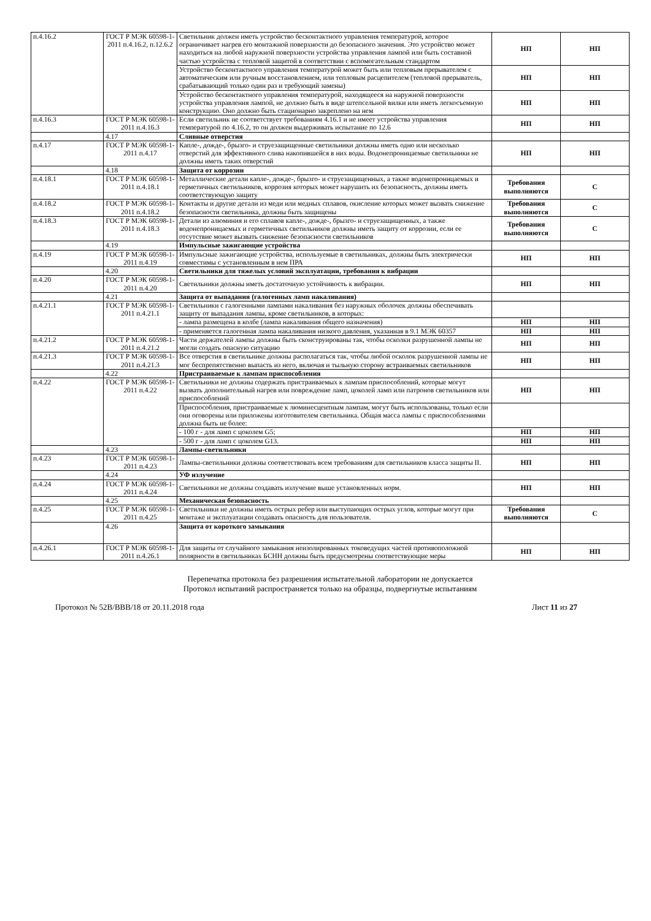| п.4.16.2 | ГОСТ Р МЭК 60598-1-2011 п.4.16.2, п.12.6.2 | Светильник должен иметь устройство бесконтактного управления температурой, которое ограничивает нагрев его монтажной поверхности до безопасного значения. Это устройство может находиться на любой наружной поверхности устройства управления лампой или быть составной частью устройства с тепловой защитой в соответствии с вспомогательным стандартом | НП | НП |
| | | Устройство бесконтактного управления температурой может быть или тепловым прерывателем с автоматическим или ручным восстановлением, или тепловым расцепителем (тепловой прерыватель, срабатывающий только один раз и требующий замены) | НП | НП |
| | | Устройство бесконтактного управления температурой, находящееся на наружной поверхности устройства управления лампой, не должно быть в виде штепсельной вилки или иметь легкосъемную конструкцию. Оно должно быть стационарно закреплено на нем | НП | НП |
| п.4.16.3 | ГОСТ Р МЭК 60598-1-2011 п.4.16.3 | Если светильник не соответствует требованиям 4.16.1 и не имеет устройства управления температурой по 4.16.2, то он должен выдерживать испытание по 12.6 | НП | НП |
| | 4.17 | Сливные отверстия | | |
| п.4.17 | ГОСТ Р МЭК 60598-1-2011 п.4.17 | Капле-, дожде-, брызго- и струезащищенные светильники должны иметь одно или несколько отверстий для эффективного слива накопившейся в них воды. Водонепроницаемые светильники не должны иметь таких отверстий | НП | НП |
| | 4.18 | Защита от коррозии | | |
| п.4.18.1 | ГОСТ Р МЭК 60598-1-2011 п.4.18.1 | Металлические детали капле-, дожде-, брызго- и струезащищенных, а также водонепроницаемых и герметичных светильников, коррозия которых может нарушить их безопасность, должны иметь соответствующую защиту | Требования выполняются | С |
| п.4.18.2 | ГОСТ Р МЭК 60598-1-2011 п.4.18.2 | Контакты и другие детали из меди или медных сплавов, окисление которых может вызвать снижение безопасности светильника, должны быть защищены | Требования выполняются | С |
| п.4.18.3 | ГОСТ Р МЭК 60598-1-2011 п.4.18.3 | Детали из алюминия и его сплавов капле-, дожде-, брызго- и струезащищенных, а также водонепроницаемых и герметичных светильников должны иметь защиту от коррозии, если ее отсутствие может вызвать снижение безопасности светильников | Требования выполняются | С |
| | 4.19 | Импульсные зажигающие устройства | | |
| п.4.19 | ГОСТ Р МЭК 60598-1-2011 п.4.19 | Импульсные зажигающие устройства, используемые в светильниках, должны быть электрически совместимы с установленным в нем ПРА | НП | НП |
| | 4.20 | Светильники для тяжелых условий эксплуатации, требования к вибрации | | |
| п.4.20 | ГОСТ Р МЭК 60598-1-2011 п.4.20 | Светильники должны иметь достаточную устойчивость к вибрации. | НП | НП |
| | 4.21 | Защита от выпадания (галогенных ламп накаливания) | | |
| п.4.21.1 | ГОСТ Р МЭК 60598-1-2011 п.4.21.1 | Светильники с галогенными лампами накаливания без наружных оболочек должны обеспечивать защиту от выпадания лампы, кроме светильников, в которых: | | |
| | | - лампа размещена в колбе (лампа накаливания общего назначения) | НП | НП |
| | | - применяется галогенная лампа накаливания низкого давления, указанная в 9.1 МЭК 60357 | НП | НП |
| п.4.21.2 | ГОСТ Р МЭК 60598-1-2011 п.4.21.2 | Части держателей лампы должны быть сконструированы так, чтобы осколки разрушенной лампы не могли создать опасную ситуацию | НП | НП |
| п.4.21.3 | ГОСТ Р МЭК 60598-1-2011 п.4.21.3 | Все отверстия в светильнике должны располагаться так, чтобы любой осколок разрушенной лампы не мог беспрепятственно выпасть из него, включая и тыльную сторону встраиваемых светильников | НП | НП |
| | 4.22 | Пристраиваемые к лампам приспособления | | |
| п.4.22 | ГОСТ Р МЭК 60598-1-2011 п.4.22 | Светильники не должны содержать пристраиваемых к лампам приспособлений, которые могут вызвать дополнительный нагрев или повреждение ламп, цоколей ламп или патронов светильников или приспособлений | НП | НП |
| | | Приспособления, пристраиваемые к люминесцентным лампам, могут быть использованы, только если они оговорены или приложены изготовителем светильника. Общая масса лампы с приспособлениями должна быть не более: | | |
| | | - 100 г - для ламп с цоколем G5; | НП | НП |
| | | - 500 г - для ламп с цоколем G13. | НП | НП |
| | 4.23 | Лампы-светильники | | |
| п.4.23 | ГОСТ Р МЭК 60598-1-2011 п.4.23 | Лампы-светильники должны соответствовать всем требованиям для светильников класса защиты II. | НП | НП |
| | 4.24 | УФ излучение | | |
| п.4.24 | ГОСТ Р МЭК 60598-1-2011 п.4.24 | Светильники не должны создавать излучение выше установленных норм. | НП | НП |
| | 4.25 | Механическая безопасность | | |
| п.4.25 | ГОСТ Р МЭК 60598-1-2011 п.4.25 | Светильники не должны иметь острых ребер или выступающих острых углов, которые могут при монтаже и эксплуатации создавать опасность для пользователя. | Требования выполняются | С |
| | 4.26 | Защита от короткого замыкания | | |
| п.4.26.1 | ГОСТ Р МЭК 60598-1-2011 п.4.26.1 | Для защиты от случайного замыкания неизолированных токоведущих частей противоположной полярности в светильниках БСНН должны быть предусмотрены соответствующие меры | НП | НП |
Перепечатка протокола без разрешения испытательной лаборатории не допускается
Протокол испытаний распространяется только на образцы, подвергнутые испытаниям
Протокол № 52В/ВВВ/18 от 20.11.2018 года Лист 11 из 27